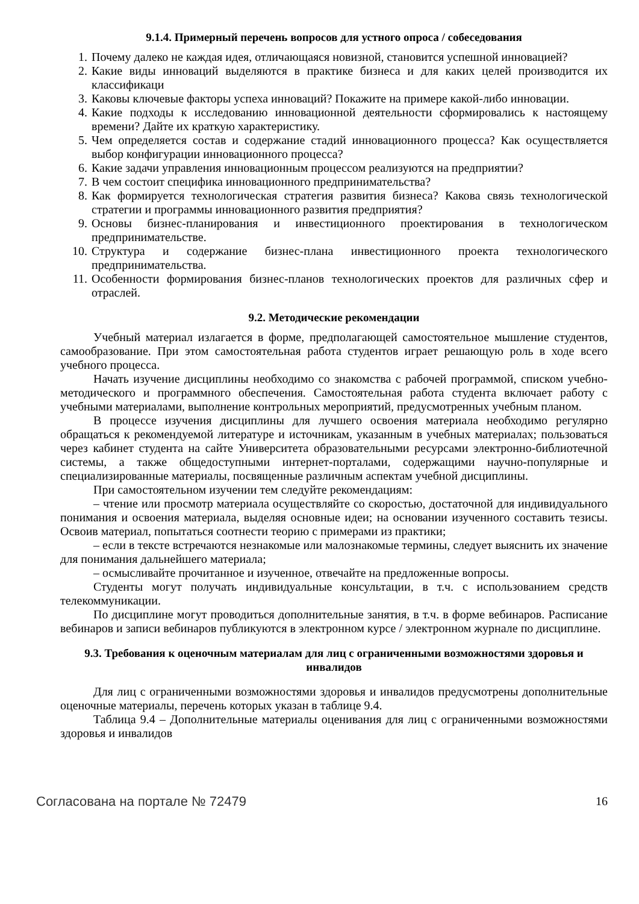9.1.4. Примерный перечень вопросов для устного опроса / собеседования
1. Почему далеко не каждая идея, отличающаяся новизной, становится успешной инновацией?
2. Какие виды инноваций выделяются в практике бизнеса и для каких целей производится их классификаци
3. Каковы ключевые факторы успеха инноваций? Покажите на примере какой-либо инновации.
4. Какие подходы к исследованию инновационной деятельности сформировались к настоящему времени? Дайте их краткую характеристику.
5. Чем определяется состав и содержание стадий инновационного процесса? Как осуществляется выбор конфигурации инновационного процесса?
6. Какие задачи управления инновационным процессом реализуются на предприятии?
7. В чем состоит специфика инновационного предпринимательства?
8. Как формируется технологическая стратегия развития бизнеса? Какова связь технологической стратегии и программы инновационного развития предприятия?
9. Основы бизнес-планирования и инвестиционного проектирования в технологическом предпринимательстве.
10. Структура и содержание бизнес-плана инвестиционного проекта технологического предпринимательства.
11. Особенности формирования бизнес-планов технологических проектов для различных сфер и отраслей.
9.2. Методические рекомендации
Учебный материал излагается в форме, предполагающей самостоятельное мышление студентов, самообразование. При этом самостоятельная работа студентов играет решающую роль в ходе всего учебного процесса.
Начать изучение дисциплины необходимо со знакомства с рабочей программой, списком учебно-методического и программного обеспечения. Самостоятельная работа студента включает работу с учебными материалами, выполнение контрольных мероприятий, предусмотренных учебным планом.
В процессе изучения дисциплины для лучшего освоения материала необходимо регулярно обращаться к рекомендуемой литературе и источникам, указанным в учебных материалах; пользоваться через кабинет студента на сайте Университета образовательными ресурсами электронно-библиотечной системы, а также общедоступными интернет-порталами, содержащими научно-популярные и специализированные материалы, посвященные различным аспектам учебной дисциплины.
При самостоятельном изучении тем следуйте рекомендациям:
– чтение или просмотр материала осуществляйте со скоростью, достаточной для индивидуального понимания и освоения материала, выделяя основные идеи; на основании изученного составить тезисы. Освоив материал, попытаться соотнести теорию с примерами из практики;
– если в тексте встречаются незнакомые или малознакомые термины, следует выяснить их значение для понимания дальнейшего материала;
– осмысливайте прочитанное и изученное, отвечайте на предложенные вопросы.
Студенты могут получать индивидуальные консультации, в т.ч. с использованием средств телекоммуникации.
По дисциплине могут проводиться дополнительные занятия, в т.ч. в форме вебинаров. Расписание вебинаров и записи вебинаров публикуются в электронном курсе / электронном журнале по дисциплине.
9.3. Требования к оценочным материалам для лиц с ограниченными возможностями здоровья и инвалидов
Для лиц с ограниченными возможностями здоровья и инвалидов предусмотрены дополнительные оценочные материалы, перечень которых указан в таблице 9.4.
Таблица 9.4 – Дополнительные материалы оценивания для лиц с ограниченными возможностями здоровья и инвалидов
Согласована на портале № 72479 16